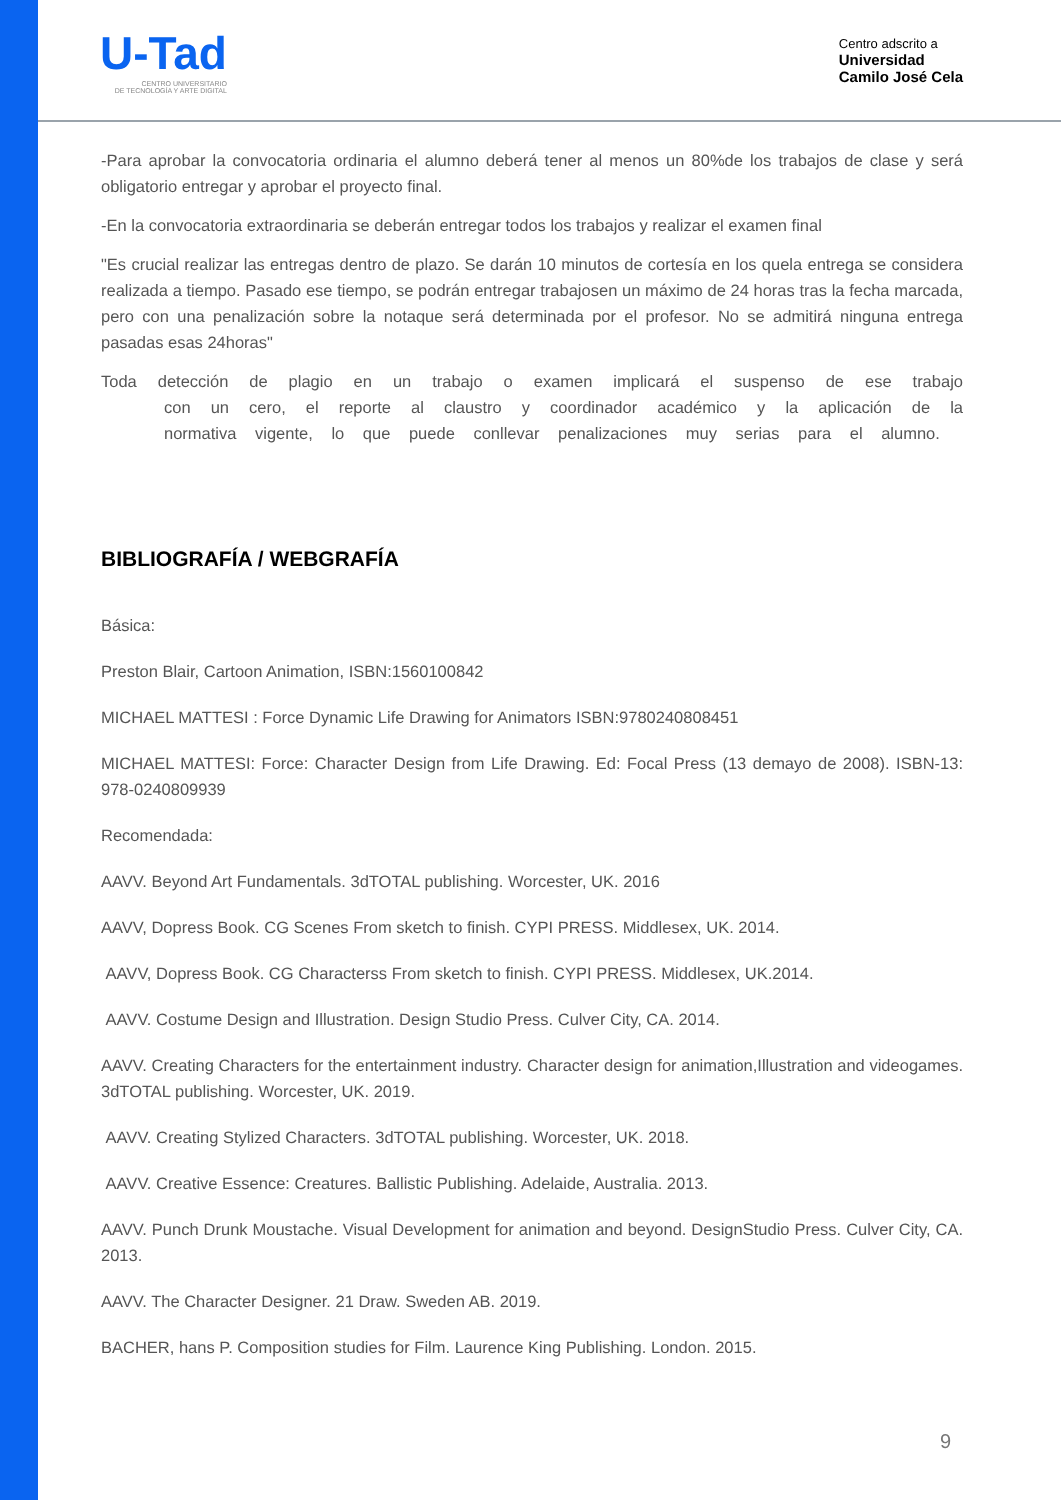U-Tad
CENTRO UNIVERSITARIO
DE TECNOLOGÍA Y ARTE DIGITAL
Centro adscrito a
Universidad
Camilo José Cela
-Para aprobar la convocatoria ordinaria el alumno deberá tener al menos un 80%de los trabajos de clase y será obligatorio entregar y aprobar el proyecto final.
-En la convocatoria extraordinaria se deberán entregar todos los trabajos y realizar el examen final
"Es crucial realizar las entregas dentro de plazo. Se darán 10 minutos de cortesía en los quela entrega se considera realizada a tiempo. Pasado ese tiempo, se podrán entregar trabajosen un máximo de 24 horas tras la fecha marcada, pero con una penalización sobre la notaque será determinada por el profesor. No se admitirá ninguna entrega pasadas esas 24horas"
Toda detección de plagio en un trabajo o examen implicará el suspenso de ese trabajo con un cero, el reporte al claustro y coordinador académico y la aplicación de la normativa vigente, lo que puede conllevar penalizaciones muy serias para el alumno.
BIBLIOGRAFÍA / WEBGRAFÍA
Básica:
Preston Blair, Cartoon Animation, ISBN:1560100842
MICHAEL MATTESI : Force Dynamic Life Drawing for Animators ISBN:9780240808451
MICHAEL MATTESI: Force: Character Design from Life Drawing. Ed: Focal Press (13 demayo de 2008). ISBN-13: 978-0240809939
Recomendada:
AAVV. Beyond Art Fundamentals. 3dTOTAL publishing. Worcester, UK. 2016
AAVV, Dopress Book. CG Scenes From sketch to finish. CYPI PRESS. Middlesex, UK. 2014.
AAVV, Dopress Book. CG Characterss From sketch to finish. CYPI PRESS. Middlesex, UK.2014.
AAVV. Costume Design and Illustration. Design Studio Press. Culver City, CA. 2014.
AAVV. Creating Characters for the entertainment industry. Character design for animation,Illustration and videogames. 3dTOTAL publishing. Worcester, UK. 2019.
AAVV. Creating Stylized Characters. 3dTOTAL publishing. Worcester, UK. 2018.
AAVV. Creative Essence: Creatures. Ballistic Publishing. Adelaide, Australia. 2013.
AAVV. Punch Drunk Moustache. Visual Development for animation and beyond. DesignStudio Press. Culver City, CA. 2013.
AAVV. The Character Designer. 21 Draw. Sweden AB. 2019.
BACHER, hans P. Composition studies for Film. Laurence King Publishing. London. 2015.
9